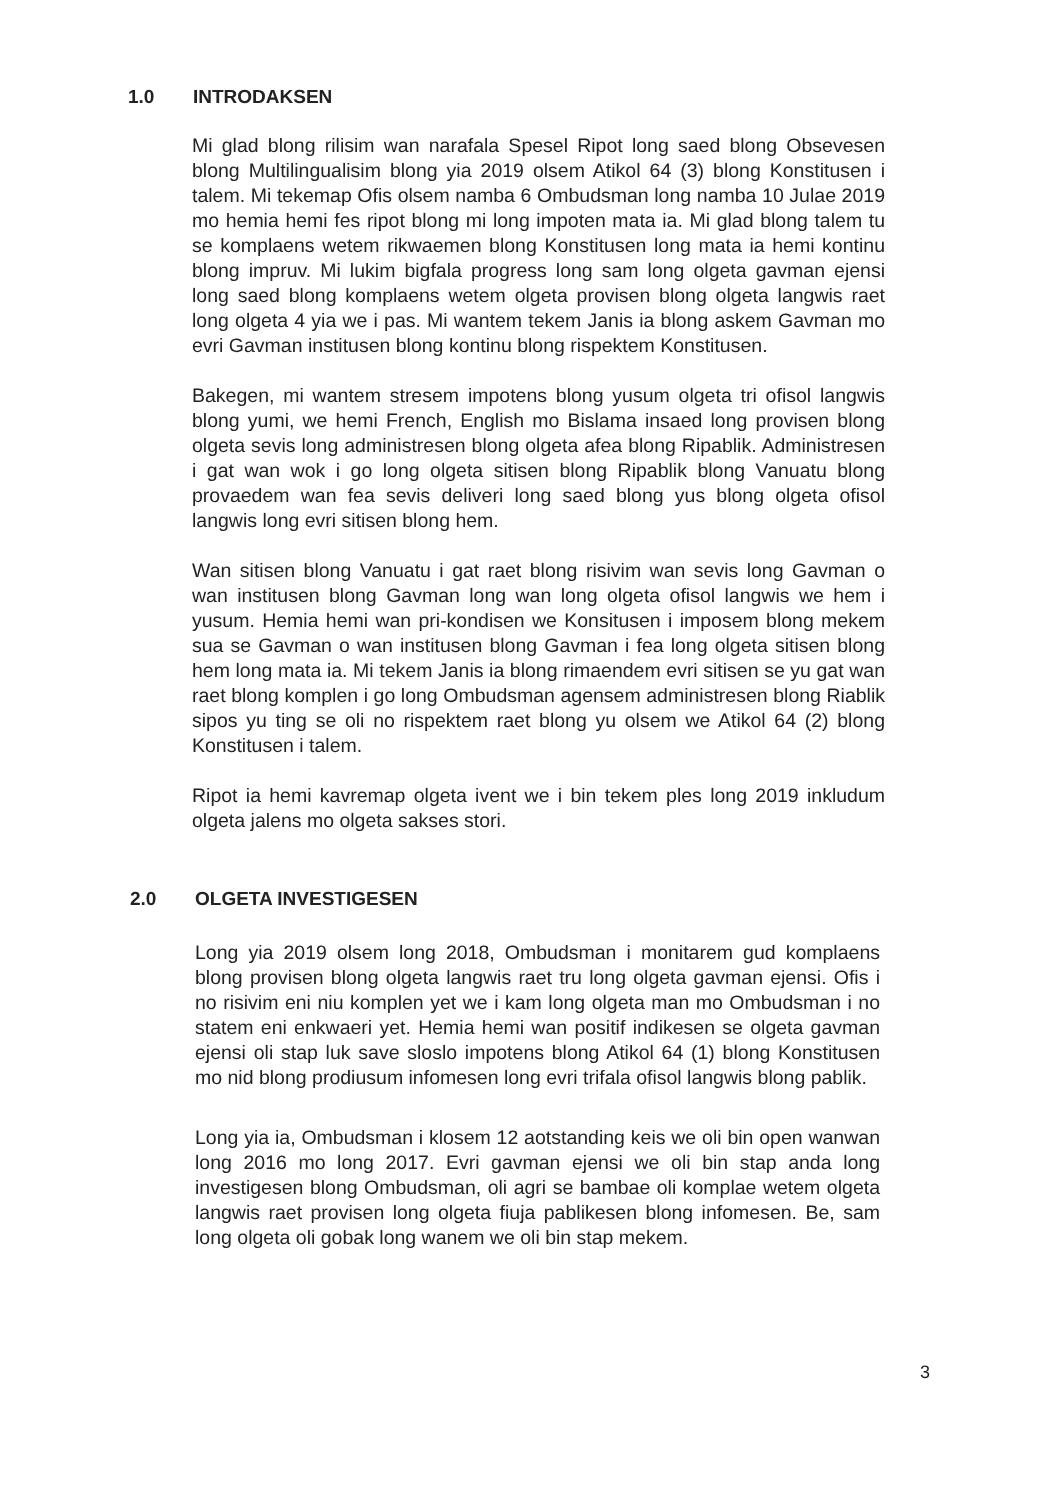1.0 INTRODAKSEN
Mi glad blong rilisim wan narafala Spesel Ripot long saed blong Obsevesen blong Multilingualisim blong yia 2019 olsem Atikol 64 (3) blong Konstitusen i talem. Mi tekemap Ofis olsem namba 6 Ombudsman long namba 10 Julae 2019 mo hemia hemi fes ripot blong mi long impoten mata ia. Mi glad blong talem tu se komplaens wetem rikwaemen blong Konstitusen long mata ia hemi kontinu blong impruv. Mi lukim bigfala progress long sam long olgeta gavman ejensi long saed blong komplaens wetem olgeta provisen blong olgeta langwis raet long olgeta 4 yia we i pas. Mi wantem tekem Janis ia blong askem Gavman mo evri Gavman institusen blong kontinu blong rispektem Konstitusen.
Bakegen, mi wantem stresem impotens blong yusum olgeta tri ofisol langwis blong yumi, we hemi French, English mo Bislama insaed long provisen blong olgeta sevis long administresen blong olgeta afea blong Ripablik. Administresen i gat wan wok i go long olgeta sitisen blong Ripablik blong Vanuatu blong provaedem wan fea sevis deliveri long saed blong yus blong olgeta ofisol langwis long evri sitisen blong hem.
Wan sitisen blong Vanuatu i gat raet blong risivim wan sevis long Gavman o wan institusen blong Gavman long wan long olgeta ofisol langwis we hem i yusum. Hemia hemi wan pri-kondisen we Konsitusen i imposem blong mekem sua se Gavman o wan institusen blong Gavman i fea long olgeta sitisen blong hem long mata ia. Mi tekem Janis ia blong rimaendem evri sitisen se yu gat wan raet blong komplen i go long Ombudsman agensem administresen blong Riablik sipos yu ting se oli no rispektem raet blong yu olsem we Atikol 64 (2) blong Konstitusen i talem.
Ripot ia hemi kavremap olgeta ivent we i bin tekem ples long 2019 inkludum olgeta jalens mo olgeta sakses stori.
2.0 OLGETA INVESTIGESEN
Long yia 2019 olsem long 2018, Ombudsman i monitarem gud komplaens blong provisen blong olgeta langwis raet tru long olgeta gavman ejensi. Ofis i no risivim eni niu komplen yet we i kam long olgeta man mo Ombudsman i no statem eni enkwaeri yet. Hemia hemi wan positif indikesen se olgeta gavman ejensi oli stap luk save sloslo impotens blong Atikol 64 (1) blong Konstitusen mo nid blong prodiusum infomesen long evri trifala ofisol langwis blong pablik.
Long yia ia, Ombudsman i klosem 12 aotstanding keis we oli bin open wanwan long 2016 mo long 2017. Evri gavman ejensi we oli bin stap anda long investigesen blong Ombudsman, oli agri se bambae oli komplae wetem olgeta langwis raet provisen long olgeta fiuja pablikesen blong infomesen. Be, sam long olgeta oli gobak long wanem we oli bin stap mekem.
3